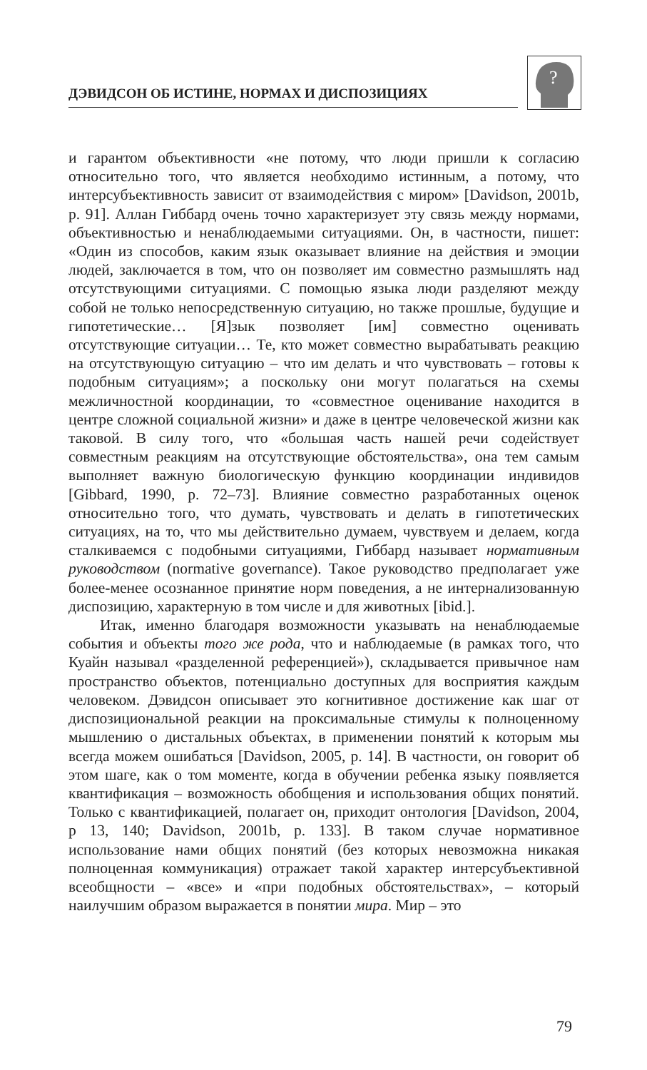ДЭВИДСОН ОБ ИСТИНЕ, НОРМАХ И ДИСПОЗИЦИЯХ
?
и гарантом объективности «не потому, что люди пришли к согласию относительно того, что является необходимо истинным, а потому, что интерсубъективность зависит от взаимодействия с миром» [Davidson, 2001b, p. 91]. Аллан Гиббард очень точно характеризует эту связь между нормами, объективностью и ненаблюдаемыми ситуациями. Он, в частности, пишет: «Один из способов, каким язык оказывает влияние на действия и эмоции людей, заключается в том, что он позволяет им совместно размышлять над отсутствующими ситуациями. С помощью языка люди разделяют между собой не только непосредственную ситуацию, но также прошлые, будущие и гипотетические… [Я]зык позволяет [им] совместно оценивать отсутствующие ситуации… Те, кто может совместно вырабатывать реакцию на отсутствующую ситуацию – что им делать и что чувствовать – готовы к подобным ситуациям»; а поскольку они могут полагаться на схемы межличностной координации, то «совместное оценивание находится в центре сложной социальной жизни» и даже в центре человеческой жизни как таковой. В силу того, что «большая часть нашей речи содействует совместным реакциям на отсутствующие обстоятельства», она тем самым выполняет важную биологическую функцию координации индивидов [Gibbard, 1990, p. 72–73]. Влияние совместно разработанных оценок относительно того, что думать, чувствовать и делать в гипотетических ситуациях, на то, что мы действительно думаем, чувствуем и делаем, когда сталкиваемся с подобными ситуациями, Гиббард называет нормативным руководством (normative governance). Такое руководство предполагает уже более-менее осознанное принятие норм поведения, а не интернализованную диспозицию, характерную в том числе и для животных [ibid.].
Итак, именно благодаря возможности указывать на ненаблюдаемые события и объекты того же рода, что и наблюдаемые (в рамках того, что Куайн называл «разделенной референцией»), складывается привычное нам пространство объектов, потенциально доступных для восприятия каждым человеком. Дэвидсон описывает это когнитивное достижение как шаг от диспозициональной реакции на проксимальные стимулы к полноценному мышлению о дистальных объектах, в применении понятий к которым мы всегда можем ошибаться [Davidson, 2005, p. 14]. В частности, он говорит об этом шаге, как о том моменте, когда в обучении ребенка языку появляется квантификация – возможность обобщения и использования общих понятий. Только с квантификацией, полагает он, приходит онтология [Davidson, 2004, p 13, 140; Davidson, 2001b, p. 133]. В таком случае нормативное использование нами общих понятий (без которых невозможна никакая полноценная коммуникация) отражает такой характер интерсубъективной всеобщности – «все» и «при подобных обстоятельствах», – который наилучшим образом выражается в понятии мира. Мир – это
79